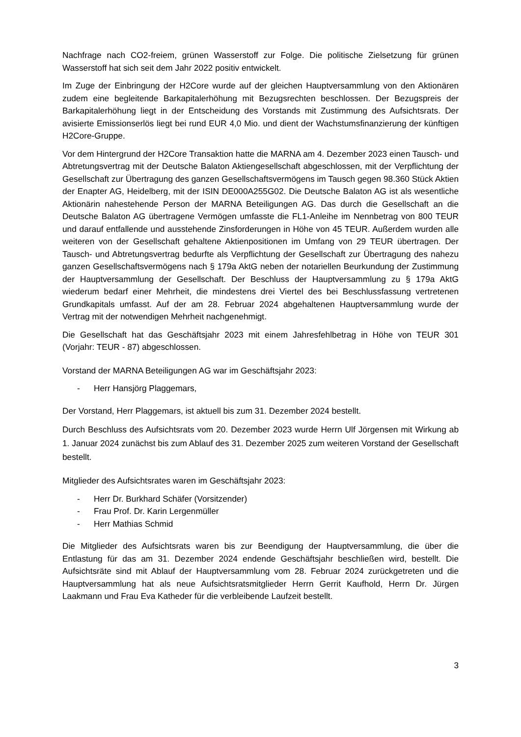Nachfrage nach CO2-freiem, grünen Wasserstoff zur Folge. Die politische Zielsetzung für grünen Wasserstoff hat sich seit dem Jahr 2022 positiv entwickelt.
Im Zuge der Einbringung der H2Core wurde auf der gleichen Hauptversammlung von den Aktionären zudem eine begleitende Barkapitalerhöhung mit Bezugsrechten beschlossen. Der Bezugspreis der Barkapitalerhöhung liegt in der Entscheidung des Vorstands mit Zustimmung des Aufsichtsrats. Der avisierte Emissionserlös liegt bei rund EUR 4,0 Mio. und dient der Wachstumsfinanzierung der künftigen H2Core-Gruppe.
Vor dem Hintergrund der H2Core Transaktion hatte die MARNA am 4. Dezember 2023 einen Tausch- und Abtretungsvertrag mit der Deutsche Balaton Aktiengesellschaft abgeschlossen, mit der Verpflichtung der Gesellschaft zur Übertragung des ganzen Gesellschaftsvermögens im Tausch gegen 98.360 Stück Aktien der Enapter AG, Heidelberg, mit der ISIN DE000A255G02. Die Deutsche Balaton AG ist als wesentliche Aktionärin nahestehende Person der MARNA Beteiligungen AG. Das durch die Gesellschaft an die Deutsche Balaton AG übertragene Vermögen umfasste die FL1-Anleihe im Nennbetrag von 800 TEUR und darauf entfallende und ausstehende Zinsforderungen in Höhe von 45 TEUR. Außerdem wurden alle weiteren von der Gesellschaft gehaltene Aktienpositionen im Umfang von 29 TEUR übertragen. Der Tausch- und Abtretungsvertrag bedurfte als Verpflichtung der Gesellschaft zur Übertragung des nahezu ganzen Gesellschaftsvermögens nach § 179a AktG neben der notariellen Beurkundung der Zustimmung der Hauptversammlung der Gesellschaft. Der Beschluss der Hauptversammlung zu § 179a AktG wiederum bedarf einer Mehrheit, die mindestens drei Viertel des bei Beschlussfassung vertretenen Grundkapitals umfasst. Auf der am 28. Februar 2024 abgehaltenen Hauptversammlung wurde der Vertrag mit der notwendigen Mehrheit nachgenehmigt.
Die Gesellschaft hat das Geschäftsjahr 2023 mit einem Jahresfehlbetrag in Höhe von TEUR 301 (Vorjahr: TEUR - 87) abgeschlossen.
Vorstand der MARNA Beteiligungen AG war im Geschäftsjahr 2023:
- Herr Hansjörg Plaggemars,
Der Vorstand, Herr Plaggemars, ist aktuell bis zum 31. Dezember 2024 bestellt.
Durch Beschluss des Aufsichtsrats vom 20. Dezember 2023 wurde Herrn Ulf Jörgensen mit Wirkung ab 1. Januar 2024 zunächst bis zum Ablauf des 31. Dezember 2025 zum weiteren Vorstand der Gesellschaft bestellt.
Mitglieder des Aufsichtsrates waren im Geschäftsjahr 2023:
- Herr Dr. Burkhard Schäfer (Vorsitzender)
- Frau Prof. Dr. Karin Lergenmüller
- Herr Mathias Schmid
Die Mitglieder des Aufsichtsrats waren bis zur Beendigung der Hauptversammlung, die über die Entlastung für das am 31. Dezember 2024 endende Geschäftsjahr beschließen wird, bestellt. Die Aufsichtsräte sind mit Ablauf der Hauptversammlung vom 28. Februar 2024 zurückgetreten und die Hauptversammlung hat als neue Aufsichtsratsmitglieder Herrn Gerrit Kaufhold, Herrn Dr. Jürgen Laakmann und Frau Eva Katheder für die verbleibende Laufzeit bestellt.
3